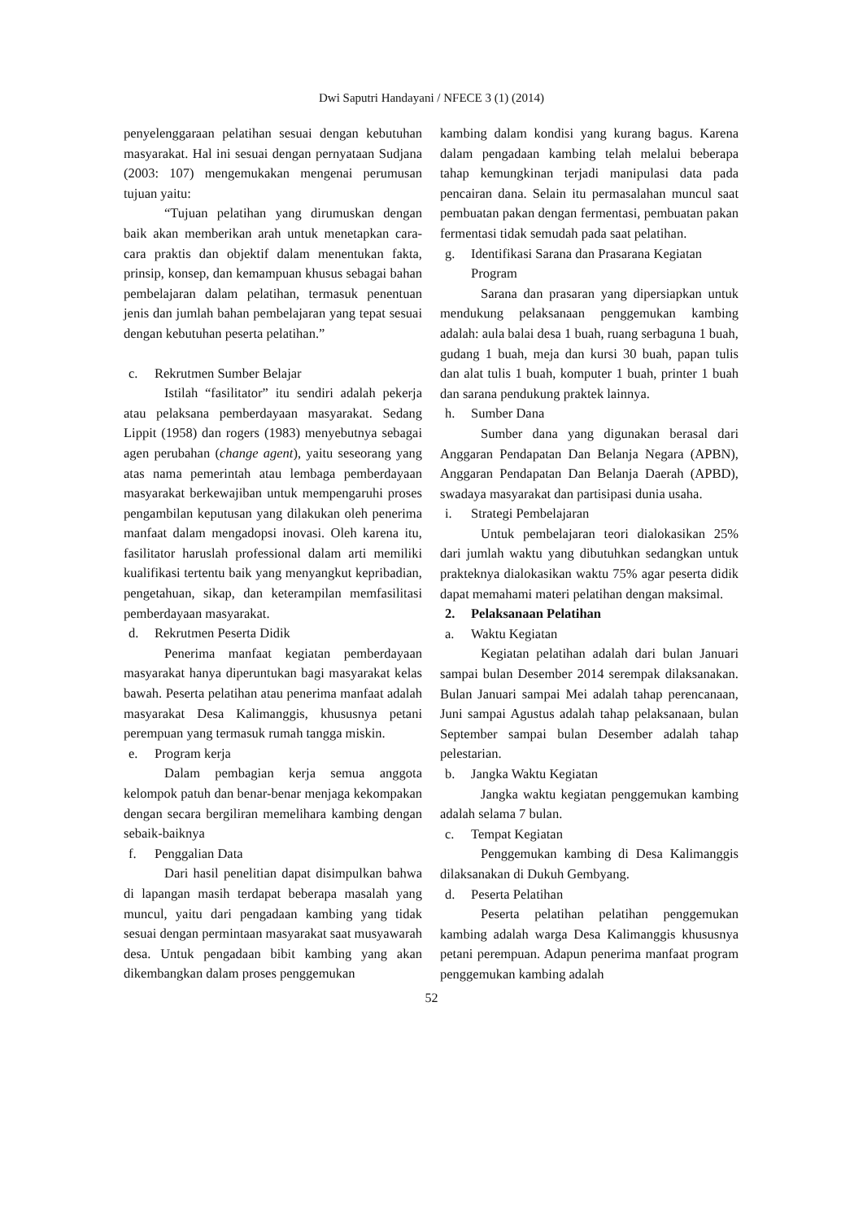Dwi Saputri Handayani / NFECE 3 (1) (2014)
penyelenggaraan pelatihan sesuai dengan kebutuhan masyarakat. Hal ini sesuai dengan pernyataan Sudjana (2003: 107) mengemukakan mengenai perumusan tujuan yaitu:
“Tujuan pelatihan yang dirumuskan dengan baik akan memberikan arah untuk menetapkan cara-cara praktis dan objektif dalam menentukan fakta, prinsip, konsep, dan kemampuan khusus sebagai bahan pembelajaran dalam pelatihan, termasuk penentuan jenis dan jumlah bahan pembelajaran yang tepat sesuai dengan kebutuhan peserta pelatihan.”
c. Rekrutmen Sumber Belajar
Istilah “fasilitator” itu sendiri adalah pekerja atau pelaksana pemberdayaan masyarakat. Sedang Lippit (1958) dan rogers (1983) menyebutnya sebagai agen perubahan (change agent), yaitu seseorang yang atas nama pemerintah atau lembaga pemberdayaan masyarakat berkewajiban untuk mempengaruhi proses pengambilan keputusan yang dilakukan oleh penerima manfaat dalam mengadopsi inovasi. Oleh karena itu, fasilitator haruslah professional dalam arti memiliki kualifikasi tertentu baik yang menyangkut kepribadian, pengetahuan, sikap, dan keterampilan memfasilitasi pemberdayaan masyarakat.
d. Rekrutmen Peserta Didik
Penerima manfaat kegiatan pemberdayaan masyarakat hanya diperuntukan bagi masyarakat kelas bawah. Peserta pelatihan atau penerima manfaat adalah masyarakat Desa Kalimanggis, khususnya petani perempuan yang termasuk rumah tangga miskin.
e. Program kerja
Dalam pembagian kerja semua anggota kelompok patuh dan benar-benar menjaga kekompakan dengan secara bergiliran memelihara kambing dengan sebaik-baiknya
f. Penggalian Data
Dari hasil penelitian dapat disimpulkan bahwa di lapangan masih terdapat beberapa masalah yang muncul, yaitu dari pengadaan kambing yang tidak sesuai dengan permintaan masyarakat saat musyawarah desa. Untuk pengadaan bibit kambing yang akan dikembangkan dalam proses penggemukan
kambing dalam kondisi yang kurang bagus. Karena dalam pengadaan kambing telah melalui beberapa tahap kemungkinan terjadi manipulasi data pada pencairan dana. Selain itu permasalahan muncul saat pembuatan pakan dengan fermentasi, pembuatan pakan fermentasi tidak semudah pada saat pelatihan.
g. Identifikasi Sarana dan Prasarana Kegiatan Program
Sarana dan prasaran yang dipersiapkan untuk mendukung pelaksanaan penggemukan kambing adalah: aula balai desa 1 buah, ruang serbaguna 1 buah, gudang 1 buah, meja dan kursi 30 buah, papan tulis dan alat tulis 1 buah, komputer 1 buah, printer 1 buah dan sarana pendukung praktek lainnya.
h. Sumber Dana
Sumber dana yang digunakan berasal dari Anggaran Pendapatan Dan Belanja Negara (APBN), Anggaran Pendapatan Dan Belanja Daerah (APBD), swadaya masyarakat dan partisipasi dunia usaha.
i. Strategi Pembelajaran
Untuk pembelajaran teori dialokasikan 25% dari jumlah waktu yang dibutuhkan sedangkan untuk prakteknya dialokasikan waktu 75% agar peserta didik dapat memahami materi pelatihan dengan maksimal.
2. Pelaksanaan Pelatihan
a. Waktu Kegiatan
Kegiatan pelatihan adalah dari bulan Januari sampai bulan Desember 2014 serempak dilaksanakan. Bulan Januari sampai Mei adalah tahap perencanaan, Juni sampai Agustus adalah tahap pelaksanaan, bulan September sampai bulan Desember adalah tahap pelestarian.
b. Jangka Waktu Kegiatan
Jangka waktu kegiatan penggemukan kambing adalah selama 7 bulan.
c. Tempat Kegiatan
Penggemukan kambing di Desa Kalimanggis dilaksanakan di Dukuh Gembyang.
d. Peserta Pelatihan
Peserta pelatihan pelatihan penggemukan kambing adalah warga Desa Kalimanggis khususnya petani perempuan. Adapun penerima manfaat program penggemukan kambing adalah
52